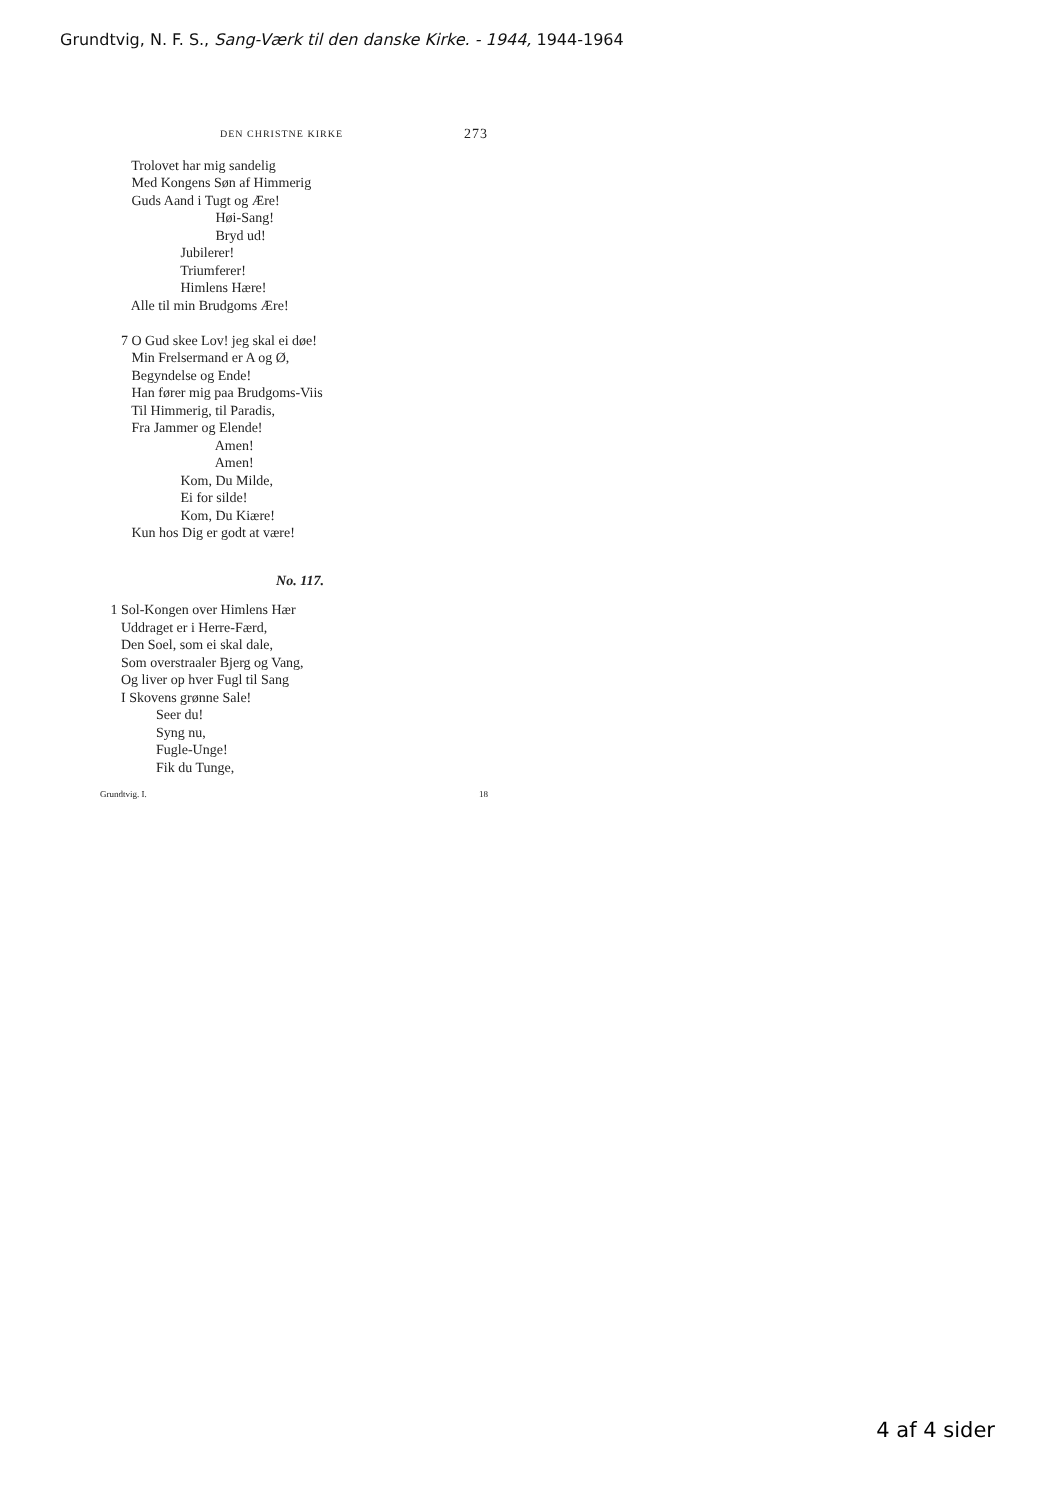Grundtvig, N. F. S., Sang-Værk til den danske Kirke. - 1944, 1944-1964
DEN CHRISTNE KIRKE 273
Trolovet har mig sandelig Med Kongens Søn af Himmerig Guds Aand i Tugt og Ære! Høi-Sang! Bryd ud! Jubilerer! Triumferer! Himlens Hære! Alle til min Brudgoms Ære! 7 O Gud skee Lov! jeg skal ei døe! Min Frelsermand er A og Ø, Begyndelse og Ende! Han fører mig paa Brudgoms-Viis Til Himmerig, til Paradis, Fra Jammer og Elende! Amen! Amen! Kom, Du Milde, Ei for silde! Kom, Du Kiære! Kun hos Dig er godt at være!
No. 117.
1 Sol-Kongen over Himlens Hær Uddraget er i Herre-Færd, Den Soel, som ei skal dale, Som overstraaler Bjerg og Vang, Og liver op hver Fugl til Sang I Skovens grønne Sale! Seer du! Syng nu, Fugle-Unge! Fik du Tunge,
Grundtvig. I. 18
4 af 4 sider